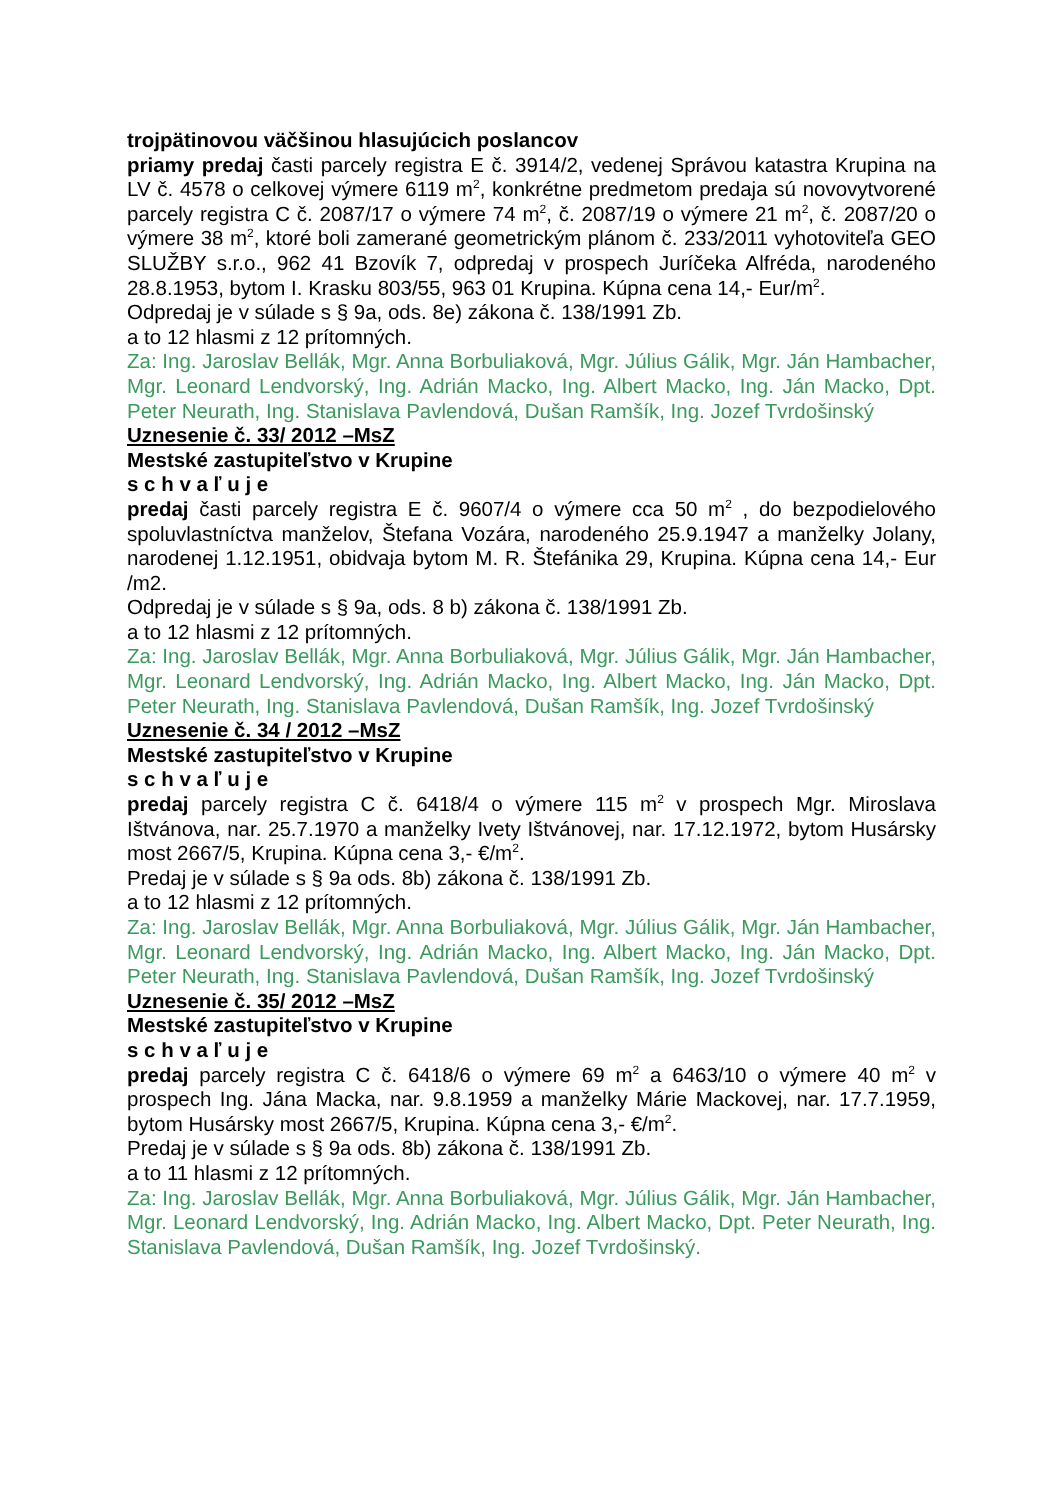trojpätinovou väčšinou hlasujúcich poslancov
priamy predaj časti parcely registra E č. 3914/2, vedenej Správou katastra Krupina na LV č. 4578 o celkovej výmere 6119 m<sup>2</sup>, konkrétne predmetom predaja sú novovytvorené parcely registra C č. 2087/17 o výmere 74 m<sup>2</sup>, č. 2087/19 o výmere 21 m<sup>2</sup>, č. 2087/20 o výmere 38 m<sup>2</sup>, ktoré boli zamerané geometrickým plánom č. 233/2011 vyhotoviteľa GEO SLUŽBY s.r.o., 962 41 Bzovík 7, odpredaj v prospech Juríčeka Alfréda, narodeného 28.8.1953, bytom I. Krasku 803/55, 963 01 Krupina. Kúpna cena 14,- Eur/m<sup>2</sup>.
Odpredaj je v súlade s § 9a, ods. 8e) zákona č. 138/1991 Zb.
a to 12 hlasmi z 12 prítomných.
Za: Ing. Jaroslav Bellák, Mgr. Anna Borbuliaková, Mgr. Július Gálik, Mgr. Ján Hambacher, Mgr. Leonard Lendvorský, Ing. Adrián Macko, Ing. Albert Macko, Ing. Ján Macko, Dpt. Peter Neurath, Ing. Stanislava Pavlendová, Dušan Ramšík, Ing. Jozef Tvrdošinský
Uznesenie č. 33/ 2012 –MsZ
Mestské zastupiteľstvo v Krupine
s c h v a ľ u j e
predaj časti parcely registra E č. 9607/4 o výmere cca 50 m<sup>2</sup> , do bezpodielového spoluvlastníctva manželov, Štefana Vozára, narodeného 25.9.1947 a manželky Jolany, narodenej 1.12.1951, obidvaja bytom M. R. Štefánika 29, Krupina. Kúpna cena 14,- Eur /m2.
Odpredaj je v súlade s § 9a, ods. 8 b) zákona č. 138/1991 Zb.
a to 12 hlasmi z 12 prítomných.
Za: Ing. Jaroslav Bellák, Mgr. Anna Borbuliaková, Mgr. Július Gálik, Mgr. Ján Hambacher, Mgr. Leonard Lendvorský, Ing. Adrián Macko, Ing. Albert Macko, Ing. Ján Macko, Dpt. Peter Neurath, Ing. Stanislava Pavlendová, Dušan Ramšík, Ing. Jozef Tvrdošinský
Uznesenie č. 34 / 2012 –MsZ
Mestské zastupiteľstvo v Krupine
s c h v a ľ u j e
predaj parcely registra C č. 6418/4 o výmere 115 m<sup>2</sup> v prospech Mgr. Miroslava Ištvánova, nar. 25.7.1970 a manželky Ivety Ištvánovej, nar. 17.12.1972, bytom Husársky most 2667/5, Krupina. Kúpna cena 3,- €/m<sup>2</sup>.
Predaj je v súlade s § 9a ods. 8b) zákona č. 138/1991 Zb.
a to 12 hlasmi z 12 prítomných.
Za: Ing. Jaroslav Bellák, Mgr. Anna Borbuliaková, Mgr. Július Gálik, Mgr. Ján Hambacher, Mgr. Leonard Lendvorský, Ing. Adrián Macko, Ing. Albert Macko, Ing. Ján Macko, Dpt. Peter Neurath, Ing. Stanislava Pavlendová, Dušan Ramšík, Ing. Jozef Tvrdošinský
Uznesenie č. 35/ 2012 –MsZ
Mestské zastupiteľstvo v Krupine
s c h v a ľ u j e
predaj parcely registra C č. 6418/6 o výmere 69 m<sup>2</sup> a 6463/10 o výmere 40 m<sup>2</sup> v prospech Ing. Jána Macka, nar. 9.8.1959 a manželky Márie Mackovej, nar. 17.7.1959, bytom Husársky most 2667/5, Krupina. Kúpna cena 3,- €/m<sup>2</sup>.
Predaj je v súlade s § 9a ods. 8b) zákona č. 138/1991 Zb.
a to 11 hlasmi z 12 prítomných.
Za: Ing. Jaroslav Bellák, Mgr. Anna Borbuliaková, Mgr. Július Gálik, Mgr. Ján Hambacher, Mgr. Leonard Lendvorský, Ing. Adrián Macko, Ing. Albert Macko, Dpt. Peter Neurath, Ing. Stanislava Pavlendová, Dušan Ramšík, Ing. Jozef Tvrdošinský.